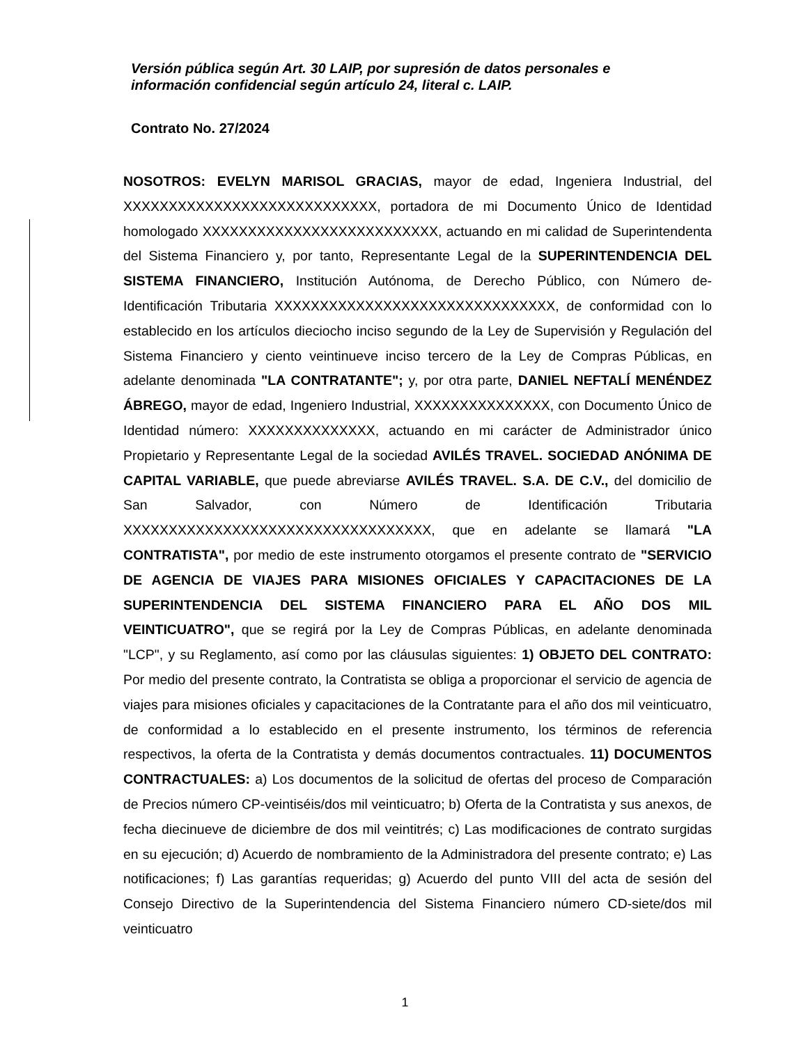Versión pública según Art. 30 LAIP, por supresión de datos personales e
información confidencial según artículo 24, literal c. LAIP.
Contrato No. 27/2024
NOSOTROS: EVELYN MARISOL GRACIAS, mayor de edad, Ingeniera Industrial, del XXXXXXXXXXXXXXXXXXXXXXXXXXXX, portadora de mi Documento Único de Identidad homologado XXXXXXXXXXXXXXXXXXXXXXXXXX, actuando en mi calidad de Superintendenta del Sistema Financiero y, por tanto, Representante Legal de la SUPERINTENDENCIA DEL SISTEMA FINANCIERO, Institución Autónoma, de Derecho Público, con Número de- Identificación Tributaria XXXXXXXXXXXXXXXXXXXXXXXXXXXXXXX, de conformidad con lo establecido en los artículos dieciocho inciso segundo de la Ley de Supervisión y Regulación del Sistema Financiero y ciento veintinueve inciso tercero de la Ley de Compras Públicas, en adelante denominada "LA CONTRATANTE"; y, por otra parte, DANIEL NEFTALÍ MENÉNDEZ ÁBREGO, mayor de edad, Ingeniero Industrial, XXXXXXXXXXXXXXX, con Documento Único de Identidad número: XXXXXXXXXXXXXX, actuando en mi carácter de Administrador único Propietario y Representante Legal de la sociedad AVILÉS TRAVEL. SOCIEDAD ANÓNIMA DE CAPITAL VARIABLE, que puede abreviarse AVILÉS TRAVEL. S.A. DE C.V., del domicilio de San Salvador, con Número de Identificación Tributaria XXXXXXXXXXXXXXXXXXXXXXXXXXXXXXXXXX, que en adelante se llamará "LA CONTRATISTA", por medio de este instrumento otorgamos el presente contrato de "SERVICIO DE AGENCIA DE VIAJES PARA MISIONES OFICIALES Y CAPACITACIONES DE LA SUPERINTENDENCIA DEL SISTEMA FINANCIERO PARA EL AÑO DOS MIL VEINTICUATRO", que se regirá por la Ley de Compras Públicas, en adelante denominada "LCP", y su Reglamento, así como por las cláusulas siguientes: 1) OBJETO DEL CONTRATO: Por medio del presente contrato, la Contratista se obliga a proporcionar el servicio de agencia de viajes para misiones oficiales y capacitaciones de la Contratante para el año dos mil veinticuatro, de conformidad a lo establecido en el presente instrumento, los términos de referencia respectivos, la oferta de la Contratista y demás documentos contractuales. 11) DOCUMENTOS CONTRACTUALES: a) Los documentos de la solicitud de ofertas del proceso de Comparación de Precios número CP-veintiséis/dos mil veinticuatro; b) Oferta de la Contratista y sus anexos, de fecha diecinueve de diciembre de dos mil veintitrés; c) Las modificaciones de contrato surgidas en su ejecución; d) Acuerdo de nombramiento de la Administradora del presente contrato; e) Las notificaciones; f) Las garantías requeridas; g) Acuerdo del punto VIII del acta de sesión del Consejo Directivo de la Superintendencia del Sistema Financiero número CD-siete/dos mil veinticuatro
1